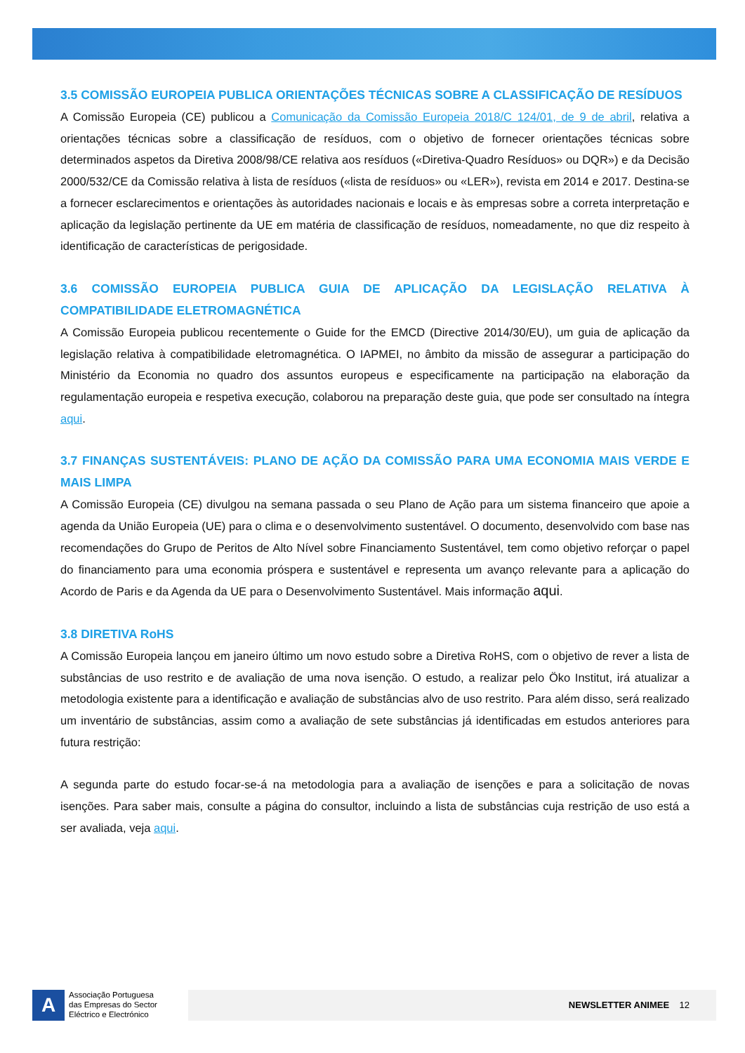3.5 COMISSÃO EUROPEIA PUBLICA ORIENTAÇÕES TÉCNICAS SOBRE A CLASSIFICAÇÃO DE RESÍDUOS
A Comissão Europeia (CE) publicou a Comunicação da Comissão Europeia 2018/C 124/01, de 9 de abril, relativa a orientações técnicas sobre a classificação de resíduos, com o objetivo de fornecer orientações técnicas sobre determinados aspetos da Diretiva 2008/98/CE relativa aos resíduos («Diretiva-Quadro Resíduos» ou DQR») e da Decisão 2000/532/CE da Comissão relativa à lista de resíduos («lista de resíduos» ou «LER»), revista em 2014 e 2017. Destina-se a fornecer esclarecimentos e orientações às autoridades nacionais e locais e às empresas sobre a correta interpretação e aplicação da legislação pertinente da UE em matéria de classificação de resíduos, nomeadamente, no que diz respeito à identificação de características de perigosidade.
3.6 COMISSÃO EUROPEIA PUBLICA GUIA DE APLICAÇÃO DA LEGISLAÇÃO RELATIVA À COMPATIBILIDADE ELETROMAGNÉTICA
A Comissão Europeia publicou recentemente o Guide for the EMCD (Directive 2014/30/EU), um guia de aplicação da legislação relativa à compatibilidade eletromagnética. O IAPMEI, no âmbito da missão de assegurar a participação do Ministério da Economia no quadro dos assuntos europeus e especificamente na participação na elaboração da regulamentação europeia e respetiva execução, colaborou na preparação deste guia, que pode ser consultado na íntegra aqui.
3.7 FINANÇAS SUSTENTÁVEIS: PLANO DE AÇÃO DA COMISSÃO PARA UMA ECONOMIA MAIS VERDE E MAIS LIMPA
A Comissão Europeia (CE) divulgou na semana passada o seu Plano de Ação para um sistema financeiro que apoie a agenda da União Europeia (UE) para o clima e o desenvolvimento sustentável. O documento, desenvolvido com base nas recomendações do Grupo de Peritos de Alto Nível sobre Financiamento Sustentável, tem como objetivo reforçar o papel do financiamento para uma economia próspera e sustentável e representa um avanço relevante para a aplicação do Acordo de Paris e da Agenda da UE para o Desenvolvimento Sustentável. Mais informação aqui.
3.8 DIRETIVA RoHS
A Comissão Europeia lançou em janeiro último um novo estudo sobre a Diretiva RoHS, com o objetivo de rever a lista de substâncias de uso restrito e de avaliação de uma nova isenção. O estudo, a realizar pelo Öko Institut, irá atualizar a metodologia existente para a identificação e avaliação de substâncias alvo de uso restrito. Para além disso, será realizado um inventário de substâncias, assim como a avaliação de sete substâncias já identificadas em estudos anteriores para futura restrição:
A segunda parte do estudo focar-se-á na metodologia para a avaliação de isenções e para a solicitação de novas isenções. Para saber mais, consulte a página do consultor, incluindo a lista de substâncias cuja restrição de uso está a ser avaliada, veja aqui.
A
Associação Portuguesa
das Empresas do Sector
Eléctrico e Electrónico
NEWSLETTER ANIMEE 12